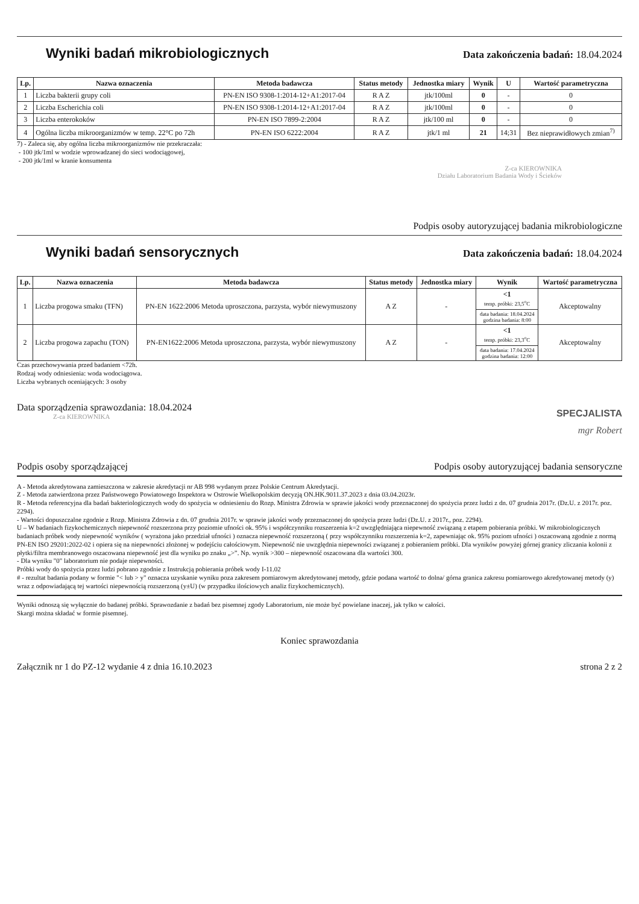Wyniki badań mikrobiologicznych
Data zakończenia badań: 18.04.2024
| Lp. | Nazwa oznaczenia | Metoda badawcza | Status metody | Jednostka miary | Wynik | U | Wartość parametryczna |
| --- | --- | --- | --- | --- | --- | --- | --- |
| 1 | Liczba bakterii grupy coli | PN-EN ISO 9308-1:2014-12+A1:2017-04 | R A Z | jtk/100ml | 0 | - | 0 |
| 2 | Liczba Escherichia coli | PN-EN ISO 9308-1:2014-12+A1:2017-04 | R A Z | jtk/100ml | 0 | - | 0 |
| 3 | Liczba enterokoków | PN-EN ISO 7899-2:2004 | R A Z | jtk/100 ml | 0 | - | 0 |
| 4 | Ogólna liczba mikroorganizmów w temp. 22°C po 72h | PN-EN ISO 6222:2004 | R A Z | jtk/1 ml | 21 | 14;31 | Bez nieprawidłowych zmian<sup>7)</sup> |
7) - Zaleca się, aby ogólna liczba mikroorganizmów nie przekraczała:
- 100 jtk/1ml w wodzie wprowadzanej do sieci wodociągowej,
- 200 jtk/1ml w kranie konsumenta
Z-ca KIEROWNIKA
Działu Laboratorium Badania Wody i Ścieków
Podpis osoby autoryzującej badania mikrobiologiczne
Wyniki badań sensorycznych
Data zakończenia badań: 18.04.2024
| Lp. | Nazwa oznaczenia | Metoda badawcza | Status metody | Jednostka miary | Wynik | Wartość parametryczna |
| --- | --- | --- | --- | --- | --- | --- |
| 1 | Liczba progowa smaku (TFN) | PN-EN 1622:2006 Metoda uproszczona, parzysta, wybór niewymuszony | A Z | - | <1 temp. próbki: 23,5<sup>o</sup>C | Akceptowalny |
| | | | | | data badania: 18.04.2024 godzina badania: 8:00 | |
| 2 | Liczba progowa zapachu (TON) | PN-EN1622:2006 Metoda uproszczona, parzysta, wybór niewymuszony | A Z | - | <1 temp. próbki: 23,3<sup>o</sup>C | Akceptowalny |
| | | | | | data badania: 17.04.2024 godzina badania: 12:00 | |
Czas przechowywania przed badaniem <72h.
Rodzaj wody odniesienia: woda wodociągowa.
Liczba wybranych oceniających: 3 osoby
Data sporządzenia sprawozdania: 18.04.2024
Z-ca KIEROWNIKA
Podpis osoby sporządzającej
SPECJALISTA
mgr Robert
Podpis osoby autoryzującej badania sensoryczne
A - Metoda akredytowana zamieszczona w zakresie akredytacji nr AB 998 wydanym przez Polskie Centrum Akredytacji.
Z - Metoda zatwierdzona przez Państwowego Powiatowego Inspektora w Ostrowie Wielkopolskim decyzją ON.HK.9011.37.2023 z dnia 03.04.2023r.
R - Metoda referencyjna dla badań bakteriologicznych wody do spożycia w odniesieniu do Rozp. Ministra Zdrowia w sprawie jakości wody przeznaczonej do spożycia przez ludzi z dn. 07 grudnia 2017r. (Dz.U. z 2017r. poz. 2294).
- Wartości dopuszczalne zgodnie z Rozp. Ministra Zdrowia z dn. 07 grudnia 2017r. w sprawie jakości wody przeznaczonej do spożycia przez ludzi (Dz.U. z 2017r., poz. 2294).
U – W badaniach fizykochemicznych niepewność rozszerzona przy poziomie ufności ok. 95% i współczynniku rozszerzenia k=2 uwzględniająca niepewność związaną z etapem pobierania próbki. W mikrobiologicznych badaniach próbek wody niepewność wyników ( wyrażona jako przedział ufności ) oznacza niepewność rozszerzoną ( przy współczynniku rozszerzenia k=2, zapewniając ok. 95% poziom ufności ) oszacowaną zgodnie z normą PN-EN ISO 29201:2022-02 i opiera się na niepewności złożonej w podejściu całościowym. Niepewność nie uwzględnia niepewności związanej z pobieraniem próbki. Dla wyników powyżej górnej granicy zliczania kolonii z płytki/filtra membranowego oszacowana niepewność jest dla wyniku po znaku „>”. Np. wynik >300 – niepewność oszacowana dla wartości 300.
- Dla wyniku "0" laboratorium nie podaje niepewności.
Próbki wody do spożycia przez ludzi pobrano zgodnie z Instrukcją pobierania próbek wody I-11.02
# - rezultat badania podany w formie "< lub > y" oznacza uzyskanie wyniku poza zakresem pomiarowym akredytowanej metody, gdzie podana wartość to dolna/ górna granica zakresu pomiarowego akredytowanej metody (y) wraz z odpowiadającą tej wartości niepewnością rozszerzoną (y±U) (w przypadku ilościowych analiz fizykochemicznych).
Wyniki odnoszą się wyłącznie do badanej próbki. Sprawozdanie z badań bez pisemnej zgody Laboratorium, nie może być powielane inaczej, jak tylko w całości.
Skargi można składać w formie pisemnej.
Koniec sprawozdania
Załącznik nr 1 do PZ-12 wydanie 4 z dnia 16.10.2023
strona 2 z 2